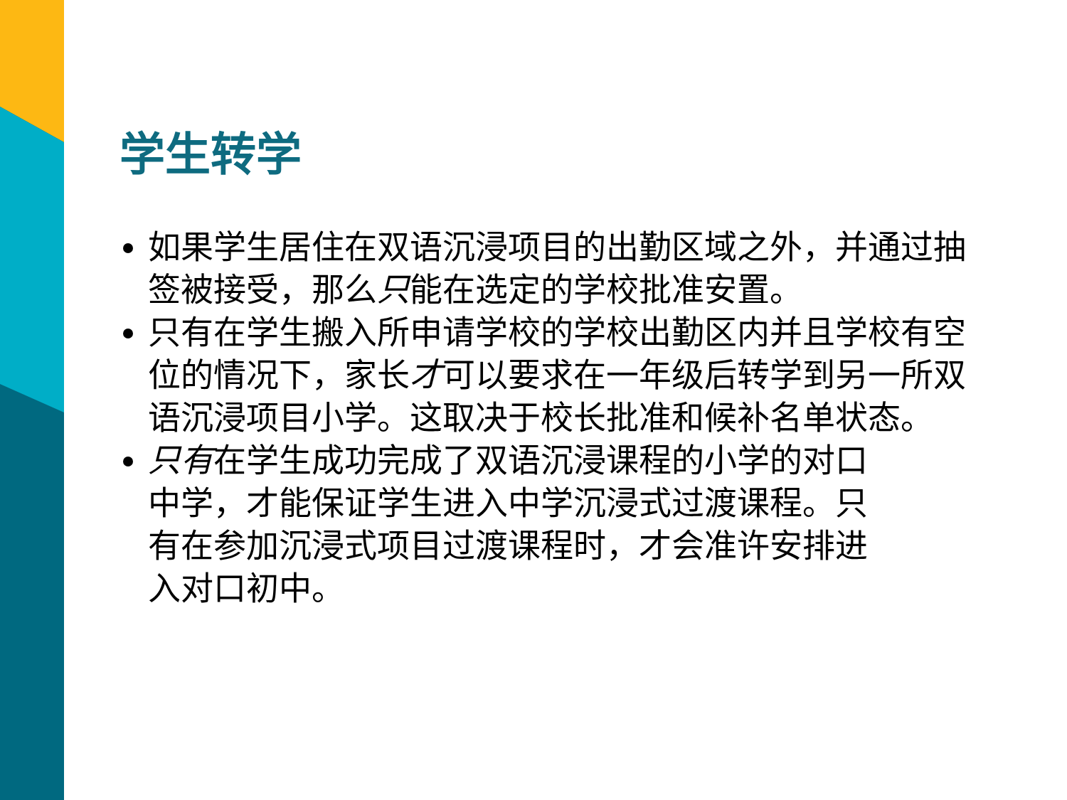学生转学
如果学生居住在双语沉浸项目的出勤区域之外，并通过抽签被接受，那么只能在选定的学校批准安置。
只有在学生搬入所申请学校的学校出勤区内并且学校有空位的情况下，家长才可以要求在一年级后转学到另一所双语沉浸项目小学。这取决于校长批准和候补名单状态。
只有在学生成功完成了双语沉浸课程的小学的对口中学，才能保证学生进入中学沉浸式过渡课程。只有在参加沉浸式项目过渡课程时，才会准许安排进入对口初中。